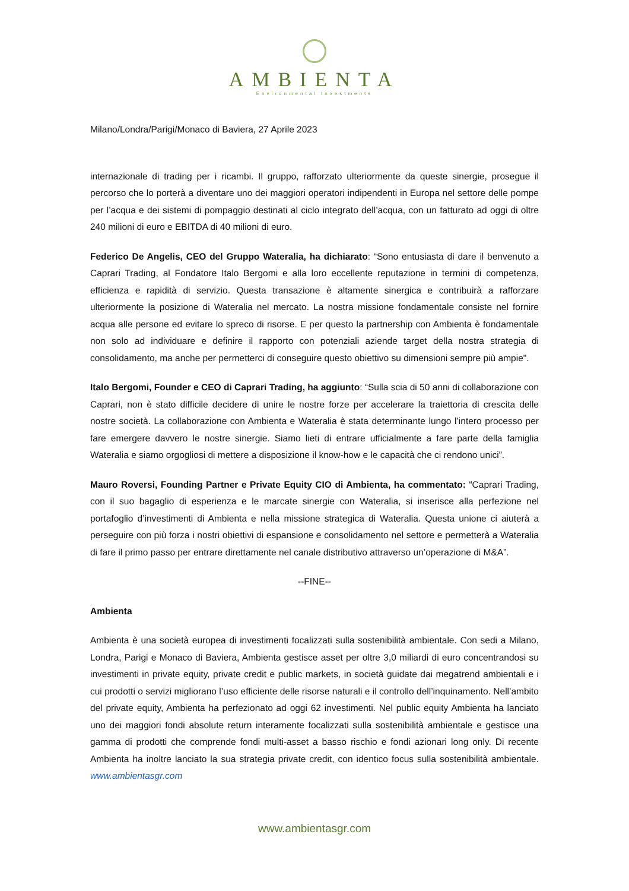AMBIENTA
Environmental Investments
Milano/Londra/Parigi/Monaco di Baviera, 27 Aprile 2023
internazionale di trading per i ricambi. Il gruppo, rafforzato ulteriormente da queste sinergie, prosegue il percorso che lo porterà a diventare uno dei maggiori operatori indipendenti in Europa nel settore delle pompe per l’acqua e dei sistemi di pompaggio destinati al ciclo integrato dell’acqua, con un fatturato ad oggi di oltre 240 milioni di euro e EBITDA di 40 milioni di euro.
Federico De Angelis, CEO del Gruppo Wateralia, ha dichiarato: “Sono entusiasta di dare il benvenuto a Caprari Trading, al Fondatore Italo Bergomi e alla loro eccellente reputazione in termini di competenza, efficienza e rapidità di servizio. Questa transazione è altamente sinergica e contribuirà a rafforzare ulteriormente la posizione di Wateralia nel mercato. La nostra missione fondamentale consiste nel fornire acqua alle persone ed evitare lo spreco di risorse. E per questo la partnership con Ambienta è fondamentale non solo ad individuare e definire il rapporto con potenziali aziende target della nostra strategia di consolidamento, ma anche per permetterci di conseguire questo obiettivo su dimensioni sempre più ampie".
Italo Bergomi, Founder e CEO di Caprari Trading, ha aggiunto: “Sulla scia di 50 anni di collaborazione con Caprari, non è stato difficile decidere di unire le nostre forze per accelerare la traiettoria di crescita delle nostre società. La collaborazione con Ambienta e Wateralia è stata determinante lungo l’intero processo per fare emergere davvero le nostre sinergie. Siamo lieti di entrare ufficialmente a fare parte della famiglia Wateralia e siamo orgogliosi di mettere a disposizione il know-how e le capacità che ci rendono unici”.
Mauro Roversi, Founding Partner e Private Equity CIO di Ambienta, ha commentato: “Caprari Trading, con il suo bagaglio di esperienza e le marcate sinergie con Wateralia, si inserisce alla perfezione nel portafoglio d’investimenti di Ambienta e nella missione strategica di Wateralia. Questa unione ci aiuterà a perseguire con più forza i nostri obiettivi di espansione e consolidamento nel settore e permetterà a Wateralia di fare il primo passo per entrare direttamente nel canale distributivo attraverso un’operazione di M&A”.
--FINE--
Ambienta
Ambienta è una società europea di investimenti focalizzati sulla sostenibilità ambientale. Con sedi a Milano, Londra, Parigi e Monaco di Baviera, Ambienta gestisce asset per oltre 3,0 miliardi di euro concentrandosi su investimenti in private equity, private credit e public markets, in società guidate dai megatrend ambientali e i cui prodotti o servizi migliorano l’uso efficiente delle risorse naturali e il controllo dell’inquinamento. Nell’ambito del private equity, Ambienta ha perfezionato ad oggi 62 investimenti. Nel public equity Ambienta ha lanciato uno dei maggiori fondi absolute return interamente focalizzati sulla sostenibilità ambientale e gestisce una gamma di prodotti che comprende fondi multi-asset a basso rischio e fondi azionari long only. Di recente Ambienta ha inoltre lanciato la sua strategia private credit, con identico focus sulla sostenibilità ambientale. www.ambientasgr.com
www.ambientasgr.com